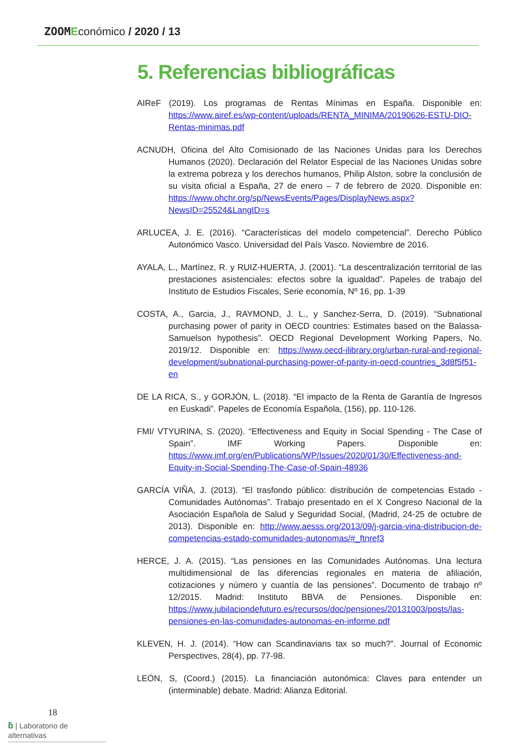ZOOM Económico / 2020 / 13
5. Referencias bibliográficas
AIReF (2019). Los programas de Rentas Mínimas en España. Disponible en: https://www.airef.es/wp-content/uploads/RENTA_MINIMA/20190626-ESTU-DIO-Rentas-minimas.pdf
ACNUDH, Oficina del Alto Comisionado de las Naciones Unidas para los Derechos Humanos (2020). Declaración del Relator Especial de las Naciones Unidas sobre la extrema pobreza y los derechos humanos, Philip Alston, sobre la conclusión de su visita oficial a España, 27 de enero – 7 de febrero de 2020. Disponible en: https://www.ohchr.org/sp/NewsEvents/Pages/DisplayNews.aspx?NewsID=25524&LangID=s
ARLUCEA, J. E. (2016). “Características del modelo competencial”. Derecho Público Autonómico Vasco. Universidad del País Vasco. Noviembre de 2016.
AYALA, L., Martínez, R. y RUIZ-HUERTA, J. (2001). “La descentralización territorial de las prestaciones asistenciales: efectos sobre la igualdad”. Papeles de trabajo del Instituto de Estudios Fiscales, Serie economía, Nº 16, pp. 1-39
COSTA, A., Garcia, J., RAYMOND, J. L., y Sanchez-Serra, D. (2019). “Subnational purchasing power of parity in OECD countries: Estimates based on the Balassa-Samuelson hypothesis”. OECD Regional Development Working Papers, No. 2019/12. Disponible en: https://www.oecd-ilibrary.org/urban-rural-and-regional-development/subnational-purchasing-power-of-parity-in-oecd-countries_3d8f5f51-en
DE LA RICA, S., y GORJÓN, L. (2018). “El impacto de la Renta de Garantía de Ingresos en Euskadi”. Papeles de Economía Española, (156), pp. 110-126.
FMI/ VTYURINA, S. (2020). “Effectiveness and Equity in Social Spending - The Case of Spain”. IMF Working Papers. Disponible en: https://www.imf.org/en/Publications/WP/Issues/2020/01/30/Effectiveness-and-Equity-in-Social-Spending-The-Case-of-Spain-48936
GARCÍA VIÑA, J. (2013). “El trasfondo público: distribución de competencias Estado - Comunidades Autónomas”. Trabajo presentado en el X Congreso Nacional de la Asociación Española de Salud y Seguridad Social, (Madrid, 24-25 de octubre de 2013). Disponible en: http://www.aesss.org/2013/09/j-garcia-vina-distribucion-de-competencias-estado-comunidades-autonomas/#_ftnref3
HERCE, J. A. (2015). “Las pensiones en las Comunidades Autónomas. Una lectura multidimensional de las diferencias regionales en materia de afiliación, cotizaciones y número y cuantía de las pensiones”. Documento de trabajo nº 12/2015. Madrid: Instituto BBVA de Pensiones. Disponible en: https://www.jubilaciondefuturo.es/recursos/doc/pensiones/20131003/posts/las-pensiones-en-las-comunidades-autonomas-en-informe.pdf
KLEVEN, H. J. (2014). “How can Scandinavians tax so much?”. Journal of Economic Perspectives, 28(4), pp. 77-98.
LEÓN, S, (Coord.) (2015). La financiación autonómica: Claves para entender un (interminable) debate. Madrid: Alianza Editorial.
18
ƃ | Laboratorio de alternativas